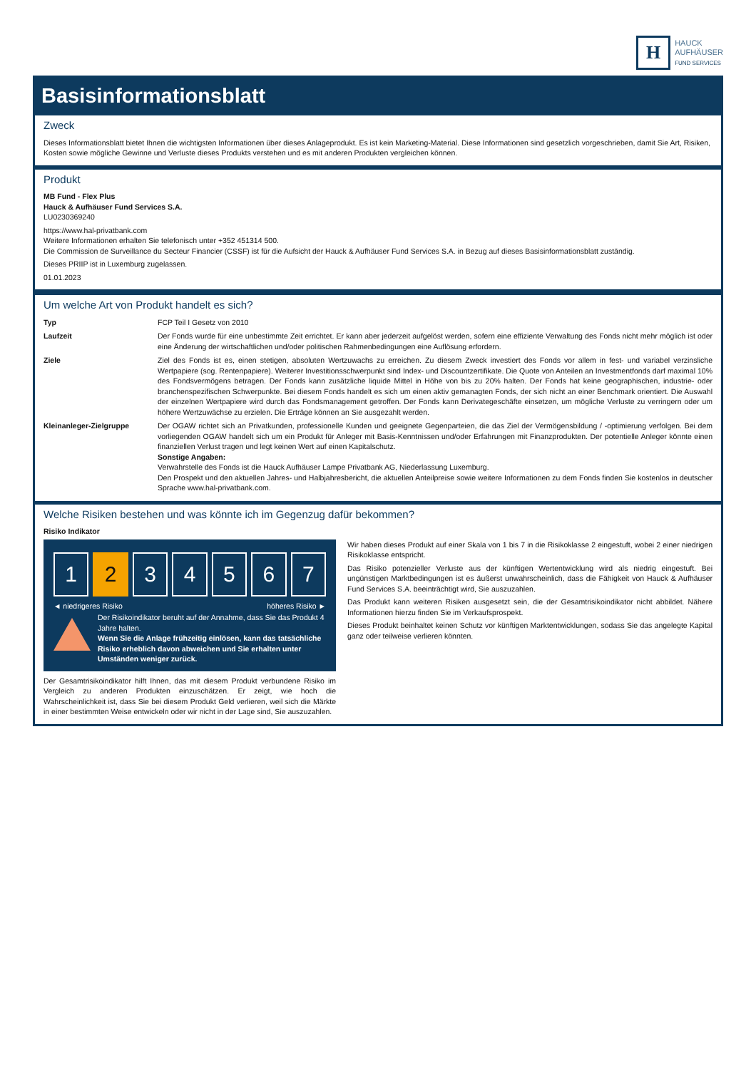H
HAUCK
AUFHÄUSER
FUND SERVICES
Basisinformationsblatt
Zweck
Dieses Informationsblatt bietet Ihnen die wichtigsten Informationen über dieses Anlageprodukt. Es ist kein Marketing-Material. Diese Informationen sind gesetzlich vorgeschrieben, damit Sie Art, Risiken, Kosten sowie mögliche Gewinne und Verluste dieses Produkts verstehen und es mit anderen Produkten vergleichen können.
Produkt
MB Fund - Flex Plus
Hauck & Aufhäuser Fund Services S.A.
LU0230369240
https://www.hal-privatbank.com
Weitere Informationen erhalten Sie telefonisch unter +352 451314 500.
Die Commission de Surveillance du Secteur Financier (CSSF) ist für die Aufsicht der Hauck & Aufhäuser Fund Services S.A. in Bezug auf dieses Basisinformationsblatt zuständig.
Dieses PRIIP ist in Luxemburg zugelassen.
01.01.2023
Um welche Art von Produkt handelt es sich?
| Typ | FCP Teil I Gesetz von 2010 |
| Laufzeit | Der Fonds wurde für eine unbestimmte Zeit errichtet. Er kann aber jederzeit aufgelöst werden, sofern eine effiziente Verwaltung des Fonds nicht mehr möglich ist oder eine Änderung der wirtschaftlichen und/oder politischen Rahmenbedingungen eine Auflösung erfordern. |
| Ziele | Ziel des Fonds ist es, einen stetigen, absoluten Wertzuwachs zu erreichen. Zu diesem Zweck investiert des Fonds vor allem in fest- und variabel verzinsliche Wertpapiere (sog. Rentenpapiere). Weiterer Investitionsschwerpunkt sind Index- und Discountzertifikate. Die Quote von Anteilen an Investmentfonds darf maximal 10% des Fondsvermögens betragen. Der Fonds kann zusätzliche liquide Mittel in Höhe von bis zu 20% halten. Der Fonds hat keine geographischen, industrie- oder branchenspezifischen Schwerpunkte. Bei diesem Fonds handelt es sich um einen aktiv gemanagten Fonds, der sich nicht an einer Benchmark orientiert. Die Auswahl der einzelnen Wertpapiere wird durch das Fondsmanagement getroffen. Der Fonds kann Derivategeschäfte einsetzen, um mögliche Verluste zu verringern oder um höhere Wertzuwächse zu erzielen. Die Erträge können an Sie ausgezahlt werden. |
| Kleinanleger-Zielgruppe | Der OGAW richtet sich an Privatkunden, professionelle Kunden und geeignete Gegenparteien, die das Ziel der Vermögensbildung / -optimierung verfolgen. Bei dem vorliegenden OGAW handelt sich um ein Produkt für Anleger mit Basis-Kenntnissen und/oder Erfahrungen mit Finanzprodukten. Der potentielle Anleger könnte einen finanziellen Verlust tragen und legt keinen Wert auf einen Kapitalschutz. Sonstige Angaben: Verwahrstelle des Fonds ist die Hauck Aufhäuser Lampe Privatbank AG, Niederlassung Luxemburg. Den Prospekt und den aktuellen Jahres- und Halbjahresbericht, die aktuellen Anteilpreise sowie weitere Informationen zu dem Fonds finden Sie kostenlos in deutscher Sprache www.hal-privatbank.com. |
Welche Risiken bestehen und was könnte ich im Gegenzug dafür bekommen?
Risiko Indikator
1 2 3 4 5 6 7
◄ niedrigeres Risiko höheres Risiko ►
Der Risikoindikator beruht auf der Annahme, dass Sie das Produkt 4 Jahre halten.
Wenn Sie die Anlage frühzeitig einlösen, kann das tatsächliche Risiko erheblich davon abweichen und Sie erhalten unter Umständen weniger zurück.
Der Gesamtrisikoindikator hilft Ihnen, das mit diesem Produkt verbundene Risiko im Vergleich zu anderen Produkten einzuschätzen. Er zeigt, wie hoch die Wahrscheinlichkeit ist, dass Sie bei diesem Produkt Geld verlieren, weil sich die Märkte in einer bestimmten Weise entwickeln oder wir nicht in der Lage sind, Sie auszuzahlen.
Wir haben dieses Produkt auf einer Skala von 1 bis 7 in die Risikoklasse 2 eingestuft, wobei 2 einer niedrigen Risikoklasse entspricht.
Das Risiko potenzieller Verluste aus der künftigen Wertentwicklung wird als niedrig eingestuft. Bei ungünstigen Marktbedingungen ist es äußerst unwahrscheinlich, dass die Fähigkeit von Hauck & Aufhäuser Fund Services S.A. beeinträchtigt wird, Sie auszuzahlen.
Das Produkt kann weiteren Risiken ausgesetzt sein, die der Gesamtrisikoindikator nicht abbildet. Nähere Informationen hierzu finden Sie im Verkaufsprospekt.
Dieses Produkt beinhaltet keinen Schutz vor künftigen Marktentwicklungen, sodass Sie das angelegte Kapital ganz oder teilweise verlieren könnten.